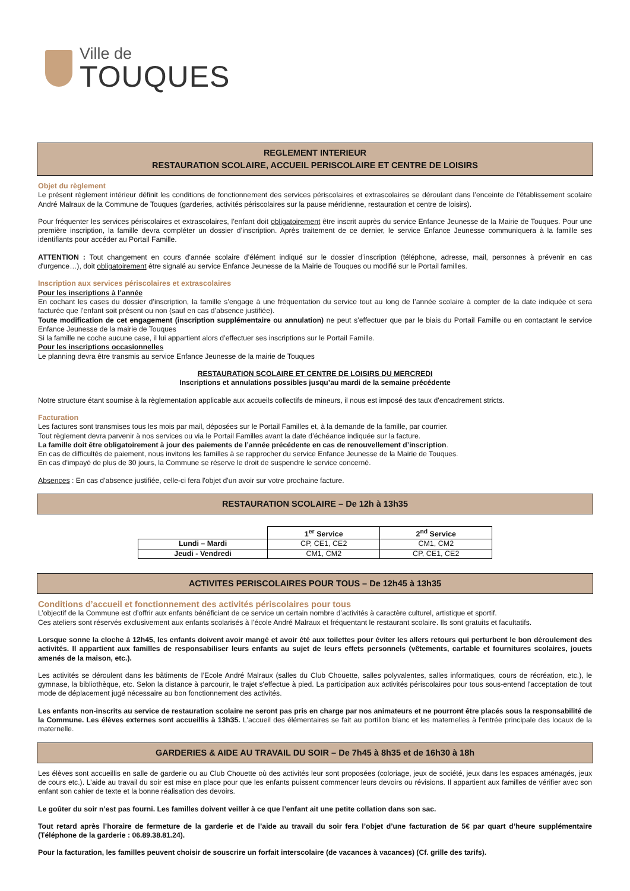Ville de
TOUQUES
REGLEMENT INTERIEUR
RESTAURATION SCOLAIRE, ACCUEIL PERISCOLAIRE ET CENTRE DE LOISIRS
Objet du règlement
Le présent règlement intérieur définit les conditions de fonctionnement des services périscolaires et extrascolaires se déroulant dans l’enceinte de l’établissement scolaire André Malraux de la Commune de Touques (garderies, activités périscolaires sur la pause méridienne, restauration et centre de loisirs).
Pour fréquenter les services périscolaires et extrascolaires, l’enfant doit obligatoirement être inscrit auprès du service Enfance Jeunesse de la Mairie de Touques. Pour une première inscription, la famille devra compléter un dossier d’inscription. Après traitement de ce dernier, le service Enfance Jeunesse communiquera à la famille ses identifiants pour accéder au Portail Famille.
ATTENTION : Tout changement en cours d'année scolaire d’élément indiqué sur le dossier d’inscription (téléphone, adresse, mail, personnes à prévenir en cas d'urgence…), doit obligatoirement être signalé au service Enfance Jeunesse de la Mairie de Touques ou modifié sur le Portail familles.
Inscription aux services périscolaires et extrascolaires
Pour les inscriptions à l’année
En cochant les cases du dossier d’inscription, la famille s’engage à une fréquentation du service tout au long de l’année scolaire à compter de la date indiquée et sera facturée que l’enfant soit présent ou non (sauf en cas d’absence justifiée).
Toute modification de cet engagement (inscription supplémentaire ou annulation) ne peut s’effectuer que par le biais du Portail Famille ou en contactant le service Enfance Jeunesse de la mairie de Touques
Si la famille ne coche aucune case, il lui appartient alors d’effectuer ses inscriptions sur le Portail Famille.
Pour les inscriptions occasionnelles
Le planning devra être transmis au service Enfance Jeunesse de la mairie de Touques
RESTAURATION SCOLAIRE ET CENTRE DE LOISIRS DU MERCREDI
Inscriptions et annulations possibles jusqu’au mardi de la semaine précédente
Notre structure étant soumise à la règlementation applicable aux accueils collectifs de mineurs, il nous est imposé des taux d'encadrement stricts.
Facturation
Les factures sont transmises tous les mois par mail, déposées sur le Portail Familles et, à la demande de la famille, par courrier.
Tout règlement devra parvenir à nos services ou via le Portail Familles avant la date d’échéance indiquée sur la facture.
La famille doit être obligatoirement à jour des paiements de l’année précédente en cas de renouvellement d’inscription.
En cas de difficultés de paiement, nous invitons les familles à se rapprocher du service Enfance Jeunesse de la Mairie de Touques.
En cas d'impayé de plus de 30 jours, la Commune se réserve le droit de suspendre le service concerné.
Absences : En cas d'absence justifiée, celle-ci fera l'objet d'un avoir sur votre prochaine facture.
RESTAURATION SCOLAIRE – De 12h à 13h35
| | 1<sup>er</sup> Service | 2<sup>nd</sup> Service |
| Lundi – Mardi | CP, CE1, CE2 | CM1, CM2 |
| Jeudi - Vendredi | CM1, CM2 | CP, CE1, CE2 |
ACTIVITES PERISCOLAIRES POUR TOUS – De 12h45 à 13h35
Conditions d’accueil et fonctionnement des activités périscolaires pour tous
L’objectif de la Commune est d’offrir aux enfants bénéficiant de ce service un certain nombre d’activités à caractère culturel, artistique et sportif.
Ces ateliers sont réservés exclusivement aux enfants scolarisés à l’école André Malraux et fréquentant le restaurant scolaire. Ils sont gratuits et facultatifs.
Lorsque sonne la cloche à 12h45, les enfants doivent avoir mangé et avoir été aux toilettes pour éviter les allers retours qui perturbent le bon déroulement des activités. Il appartient aux familles de responsabiliser leurs enfants au sujet de leurs effets personnels (vêtements, cartable et fournitures scolaires, jouets amenés de la maison, etc.).
Les activités se déroulent dans les bâtiments de l’Ecole André Malraux (salles du Club Chouette, salles polyvalentes, salles informatiques, cours de récréation, etc.), le gymnase, la bibliothèque, etc. Selon la distance à parcourir, le trajet s'effectue à pied. La participation aux activités périscolaires pour tous sous-entend l'acceptation de tout mode de déplacement jugé nécessaire au bon fonctionnement des activités.
Les enfants non-inscrits au service de restauration scolaire ne seront pas pris en charge par nos animateurs et ne pourront être placés sous la responsabilité de la Commune. Les élèves externes sont accueillis à 13h35. L'accueil des élémentaires se fait au portillon blanc et les maternelles à l'entrée principale des locaux de la maternelle.
GARDERIES & AIDE AU TRAVAIL DU SOIR – De 7h45 à 8h35 et de 16h30 à 18h
Les élèves sont accueillis en salle de garderie ou au Club Chouette où des activités leur sont proposées (coloriage, jeux de société, jeux dans les espaces aménagés, jeux de cours etc.). L’aide au travail du soir est mise en place pour que les enfants puissent commencer leurs devoirs ou révisions. Il appartient aux familles de vérifier avec son enfant son cahier de texte et la bonne réalisation des devoirs.
Le goûter du soir n’est pas fourni. Les familles doivent veiller à ce que l’enfant ait une petite collation dans son sac.
Tout retard après l’horaire de fermeture de la garderie et de l’aide au travail du soir fera l’objet d’une facturation de 5€ par quart d’heure supplémentaire (Téléphone de la garderie : 06.89.38.81.24).
Pour la facturation, les familles peuvent choisir de souscrire un forfait interscolaire (de vacances à vacances) (Cf. grille des tarifs).